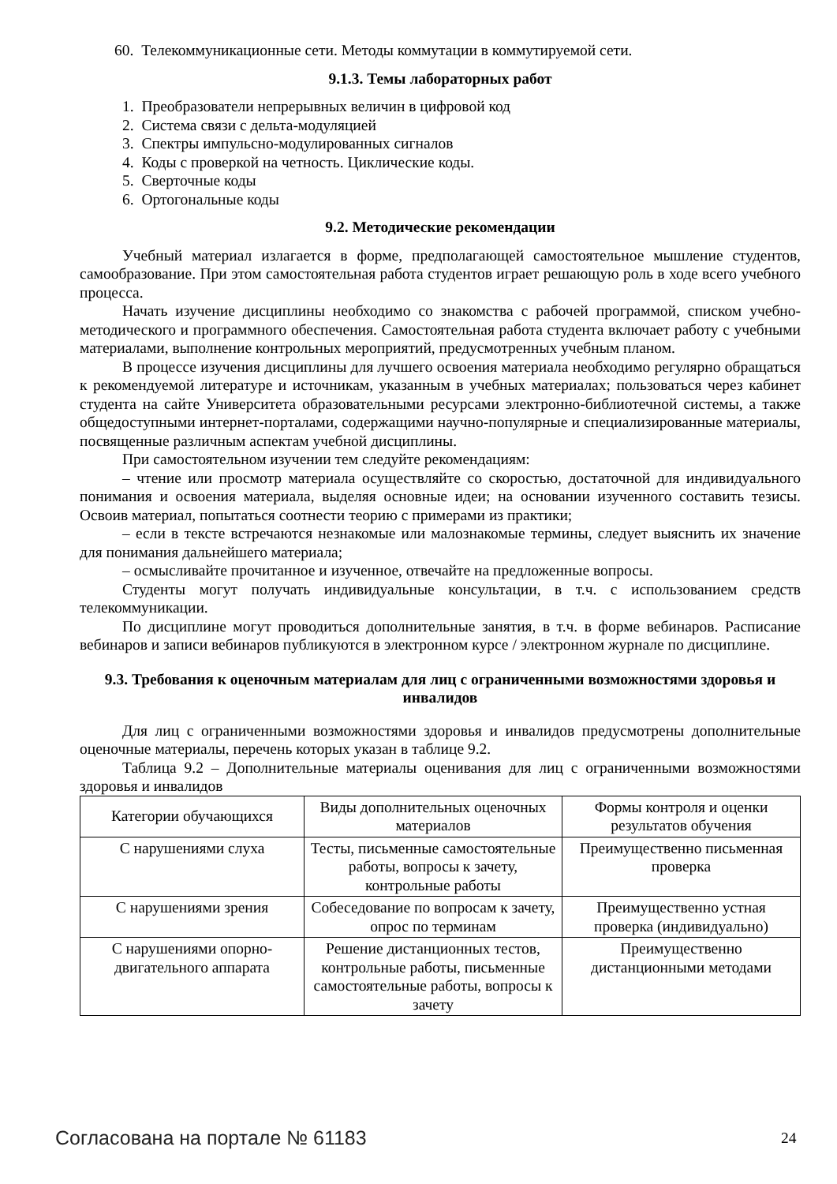60. Телекоммуникационные сети. Методы коммутации в коммутируемой сети.
9.1.3. Темы лабораторных работ
1. Преобразователи непрерывных величин в цифровой код
2. Система связи с дельта-модуляцией
3. Спектры импульсно-модулированных сигналов
4. Коды с проверкой на четность. Циклические коды.
5. Сверточные коды
6. Ортогональные коды
9.2. Методические рекомендации
Учебный материал излагается в форме, предполагающей самостоятельное мышление студентов, самообразование. При этом самостоятельная работа студентов играет решающую роль в ходе всего учебного процесса.
Начать изучение дисциплины необходимо со знакомства с рабочей программой, списком учебно-методического и программного обеспечения. Самостоятельная работа студента включает работу с учебными материалами, выполнение контрольных мероприятий, предусмотренных учебным планом.
В процессе изучения дисциплины для лучшего освоения материала необходимо регулярно обращаться к рекомендуемой литературе и источникам, указанным в учебных материалах; пользоваться через кабинет студента на сайте Университета образовательными ресурсами электронно-библиотечной системы, а также общедоступными интернет-порталами, содержащими научно-популярные и специализированные материалы, посвященные различным аспектам учебной дисциплины.
При самостоятельном изучении тем следуйте рекомендациям:
– чтение или просмотр материала осуществляйте со скоростью, достаточной для индивидуального понимания и освоения материала, выделяя основные идеи; на основании изученного составить тезисы. Освоив материал, попытаться соотнести теорию с примерами из практики;
– если в тексте встречаются незнакомые или малознакомые термины, следует выяснить их значение для понимания дальнейшего материала;
– осмысливайте прочитанное и изученное, отвечайте на предложенные вопросы.
Студенты могут получать индивидуальные консультации, в т.ч. с использованием средств телекоммуникации.
По дисциплине могут проводиться дополнительные занятия, в т.ч. в форме вебинаров. Расписание вебинаров и записи вебинаров публикуются в электронном курсе / электронном журнале по дисциплине.
9.3. Требования к оценочным материалам для лиц с ограниченными возможностями здоровья и инвалидов
Для лиц с ограниченными возможностями здоровья и инвалидов предусмотрены дополнительные оценочные материалы, перечень которых указан в таблице 9.2.
Таблица 9.2 – Дополнительные материалы оценивания для лиц с ограниченными возможностями здоровья и инвалидов
| Категории обучающихся | Виды дополнительных оценочных материалов | Формы контроля и оценки результатов обучения |
| С нарушениями слуха | Тесты, письменные самостоятельные работы, вопросы к зачету, контрольные работы | Преимущественно письменная проверка |
| С нарушениями зрения | Собеседование по вопросам к зачету, опрос по терминам | Преимущественно устная проверка (индивидуально) |
| С нарушениями опорно-двигательного аппарата | Решение дистанционных тестов, контрольные работы, письменные самостоятельные работы, вопросы к зачету | Преимущественно дистанционными методами |
Согласована на портале № 61183 24